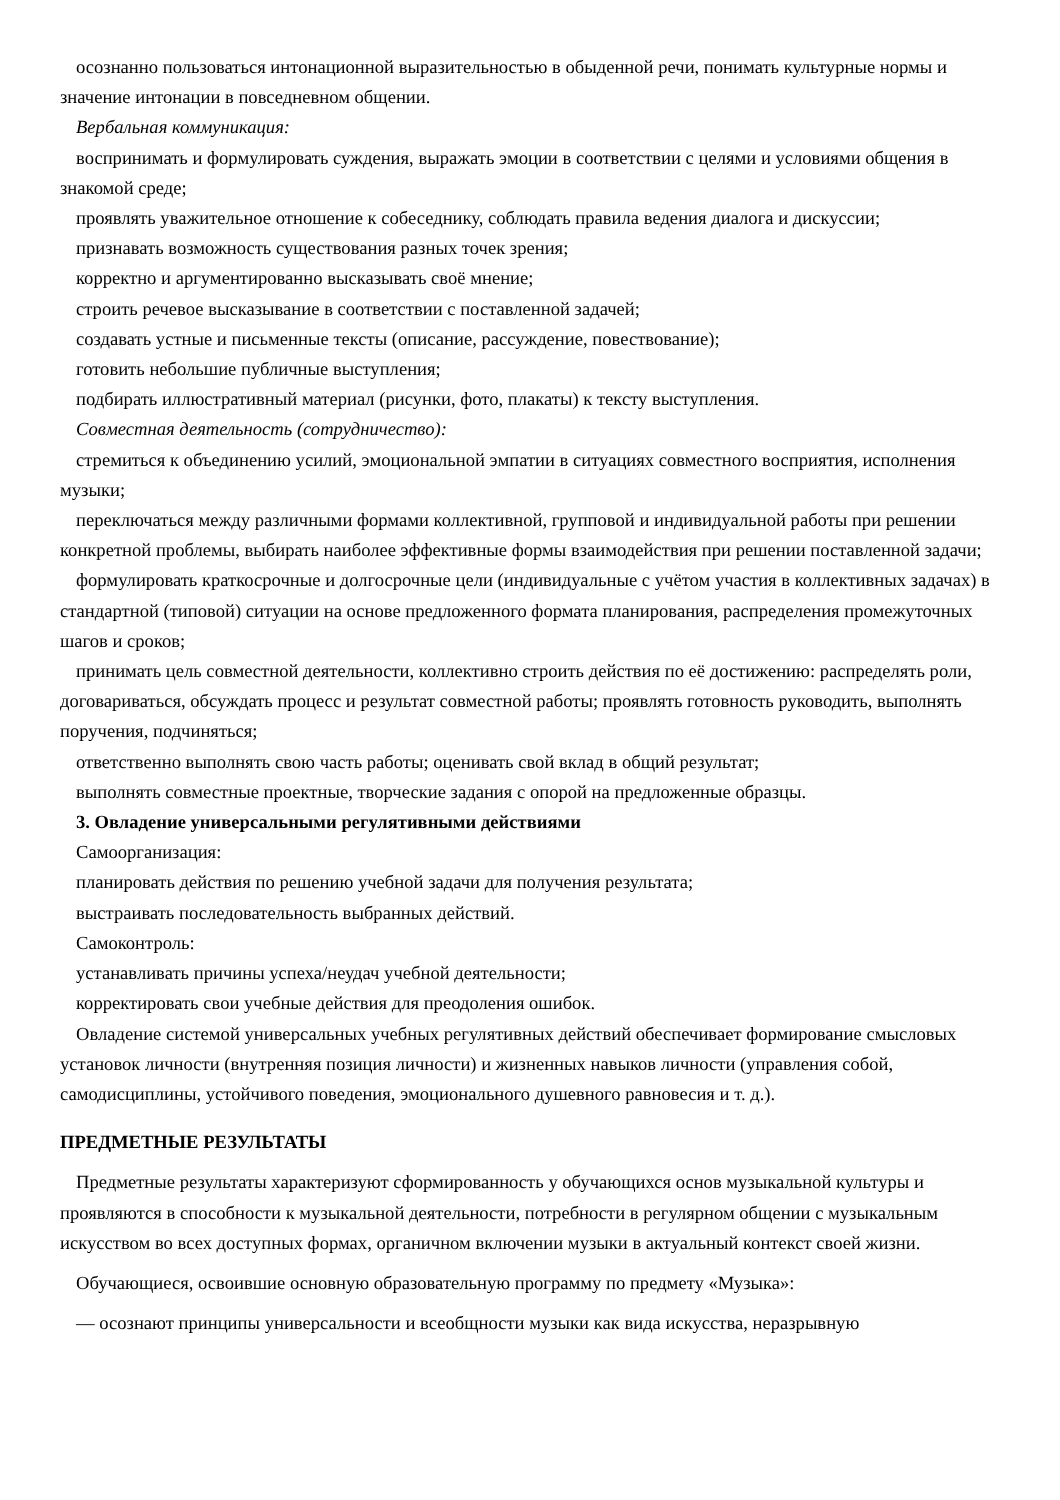осознанно пользоваться интонационной выразительностью в обыденной речи, понимать культурные нормы и значение интонации в повседневном общении.
Вербальная коммуникация:
воспринимать и формулировать суждения, выражать эмоции в соответствии с целями и условиями общения в знакомой среде;
проявлять уважительное отношение к собеседнику, соблюдать правила ведения диалога и дискуссии;
признавать возможность существования разных точек зрения;
корректно и аргументированно высказывать своё мнение;
строить речевое высказывание в соответствии с поставленной задачей;
создавать устные и письменные тексты (описание, рассуждение, повествование);
готовить небольшие публичные выступления;
подбирать иллюстративный материал (рисунки, фото, плакаты) к тексту выступления.
Совместная деятельность (сотрудничество):
стремиться к объединению усилий, эмоциональной эмпатии в ситуациях совместного восприятия, исполнения музыки;
переключаться между различными формами коллективной, групповой и индивидуальной работы при решении конкретной проблемы, выбирать наиболее эффективные формы взаимодействия при решении поставленной задачи;
формулировать краткосрочные и долгосрочные цели (индивидуальные с учётом участия в коллективных задачах) в стандартной (типовой) ситуации на основе предложенного формата планирования, распределения промежуточных шагов и сроков;
принимать цель совместной деятельности, коллективно строить действия по её достижению: распределять роли, договариваться, обсуждать процесс и результат совместной работы; проявлять готовность руководить, выполнять поручения, подчиняться;
ответственно выполнять свою часть работы; оценивать свой вклад в общий результат;
выполнять совместные проектные, творческие задания с опорой на предложенные образцы.
3. Овладение универсальными регулятивными действиями
Самоорганизация:
планировать действия по решению учебной задачи для получения результата;
выстраивать последовательность выбранных действий.
Самоконтроль:
устанавливать причины успеха/неудач учебной деятельности;
корректировать свои учебные действия для преодоления ошибок.
Овладение системой универсальных учебных регулятивных действий обеспечивает формирование смысловых установок личности (внутренняя позиция личности) и жизненных навыков личности (управления собой, самодисциплины, устойчивого поведения, эмоционального душевного равновесия и т. д.).
ПРЕДМЕТНЫЕ РЕЗУЛЬТАТЫ
Предметные результаты характеризуют сформированность у обучающихся основ музыкальной культуры и проявляются в способности к музыкальной деятельности, потребности в регулярном общении с музыкальным искусством во всех доступных формах, органичном включении музыки в актуальный контекст своей жизни.
Обучающиеся, освоившие основную образовательную программу по предмету «Музыка»:
— осознают принципы универсальности и всеобщности музыки как вида искусства, неразрывную